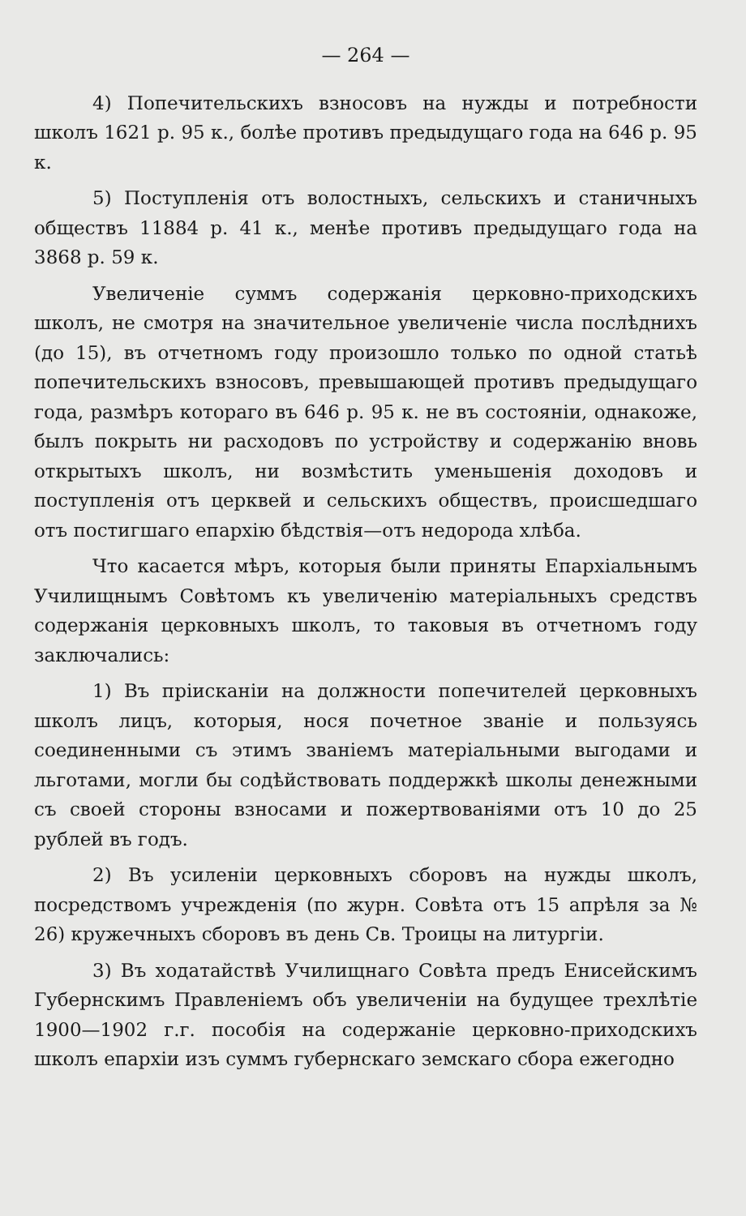— 264 —
4) Попечительскихъ взносовъ на нужды и потребности школъ 1621 р. 95 к., болѣе противъ предыдущаго года на 646 р. 95 к.
5) Поступленія отъ волостныхъ, сельскихъ и станичныхъ обществъ 11884 р. 41 к., менѣе противъ предыдущаго года на 3868 р. 59 к.
Увеличеніе суммъ содержанія церковно-приходскихъ школъ, не смотря на значительное увеличеніе числа послѣднихъ (до 15), въ отчетномъ году произошло только по одной статьѣ попечительскихъ взносовъ, превышающей противъ предыдущаго года, размѣръ котораго въ 646 р. 95 к. не въ состояніи, однакоже, былъ покрыть ни расходовъ по устройству и содержанію вновь открытыхъ школъ, ни возмѣстить уменьшенія доходовъ и поступленія отъ церквей и сельскихъ обществъ, происшедшаго отъ постигшаго епархію бѣдствія—отъ недорода хлѣба.
Что касается мѣръ, которыя были приняты Епархіальнымъ Училищнымъ Совѣтомъ къ увеличенію матеріальныхъ средствъ содержанія церковныхъ школъ, то таковыя въ отчетномъ году заключались:
1) Въ прiисканіи на должности попечителей церковныхъ школъ лицъ, которыя, нося почетное званіе и пользуясь соединенными съ этимъ званіемъ матеріальными выгодами и льготами, могли бы содѣйствовать поддержкѣ школы денежными съ своей стороны взносами и пожертвованіями отъ 10 до 25 рублей въ годъ.
2) Въ усиленіи церковныхъ сборовъ на нужды школъ, посредствомъ учрежденія (по журн. Совѣта отъ 15 апрѣля за № 26) кружечныхъ сборовъ въ день Св. Троицы на литургіи.
3) Въ ходатайствѣ Училищнаго Совѣта предъ Енисейскимъ Губернскимъ Правленіемъ объ увеличеніи на будущее трехлѣтіе 1900—1902 г.г. пособія на содержаніе церковно-приходскихъ школъ епархіи изъ суммъ губернскаго земскаго сбора ежегодно